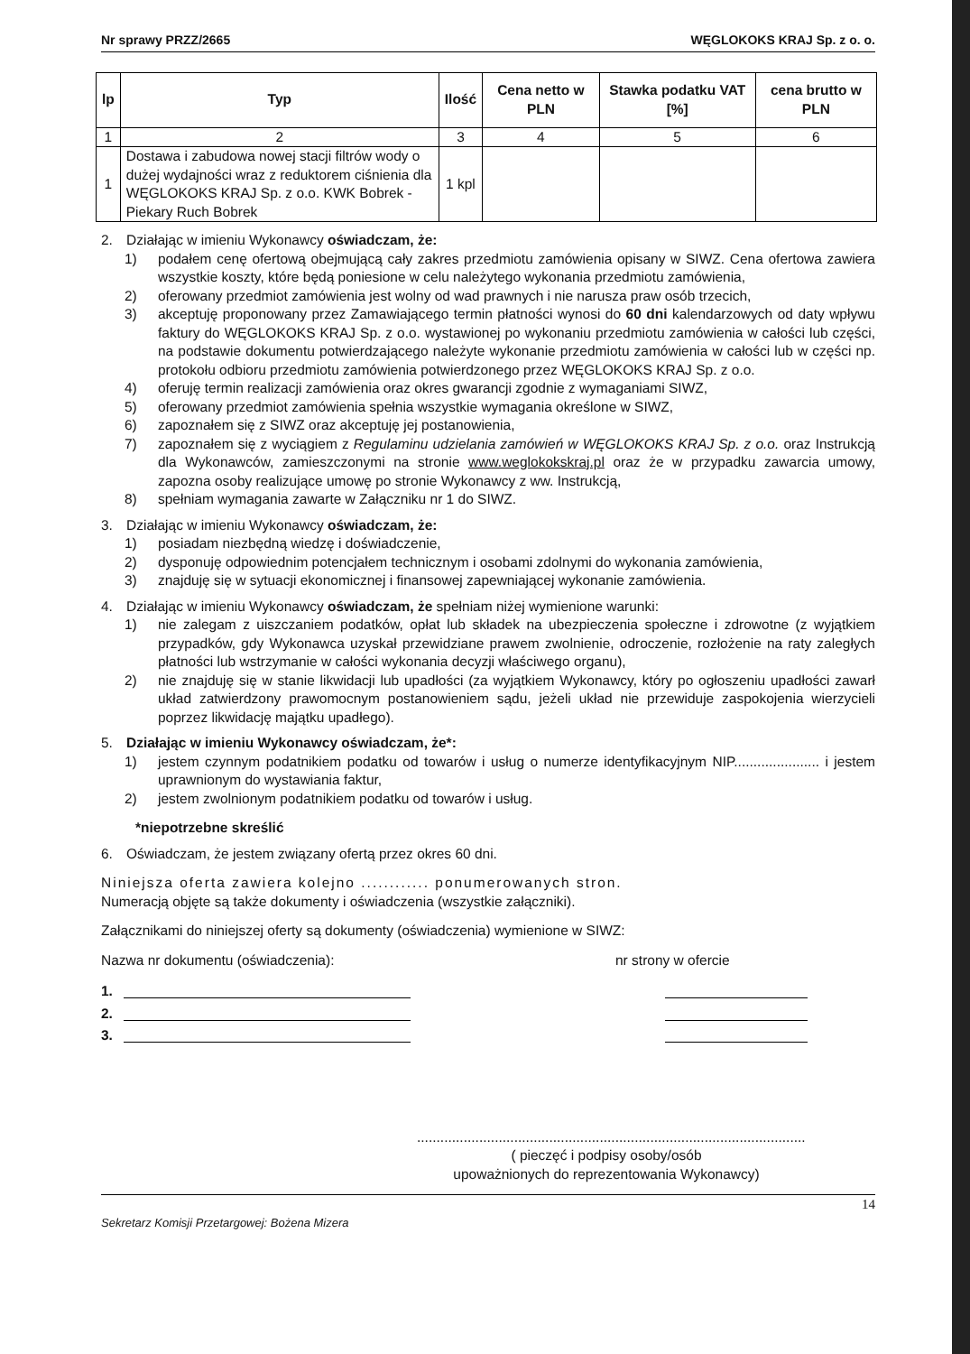Nr sprawy PRZZ/2665 WĘGLOKOKS KRAJ Sp. z o. o.
| lp | Typ | Ilość | Cena netto w PLN | Stawka podatku VAT [%] | cena brutto w PLN |
| --- | --- | --- | --- | --- | --- |
| 1 | 2 | 3 | 4 | 5 | 6 |
| 1 | Dostawa i zabudowa nowej stacji filtrów wody o dużej wydajności wraz z reduktorem ciśnienia dla WĘGLOKOKS KRAJ Sp. z o.o. KWK Bobrek - Piekary Ruch Bobrek | 1 kpl | | | |
2. Działając w imieniu Wykonawcy oświadczam, że:
1) podałem cenę ofertową obejmującą cały zakres przedmiotu zamówienia opisany w SIWZ. Cena ofertowa zawiera wszystkie koszty, które będą poniesione w celu należytego wykonania przedmiotu zamówienia,
2) oferowany przedmiot zamówienia jest wolny od wad prawnych i nie narusza praw osób trzecich,
3) akceptuję proponowany przez Zamawiającego termin płatności wynosi do 60 dni kalendarzowych od daty wpływu faktury do WĘGLOKOKS KRAJ Sp. z o.o. wystawionej po wykonaniu przedmiotu zamówienia w całości lub części, na podstawie dokumentu potwierdzającego należyte wykonanie przedmiotu zamówienia w całości lub w części np. protokołu odbioru przedmiotu zamówienia potwierdzonego przez WĘGLOKOKS KRAJ Sp. z o.o.
4) oferuję termin realizacji zamówienia oraz okres gwarancji zgodnie z wymaganiami SIWZ,
5) oferowany przedmiot zamówienia spełnia wszystkie wymagania określone w SIWZ,
6) zapoznałem się z SIWZ oraz akceptuję jej postanowienia,
7) zapoznałem się z wyciągiem z Regulaminu udzielania zamówień w WĘGLOKOKS KRAJ Sp. z o.o. oraz Instrukcją dla Wykonawców, zamieszczonymi na stronie www.weglokokskraj.pl oraz że w przypadku zawarcia umowy, zapozna osoby realizujące umowę po stronie Wykonawcy z ww. Instrukcją,
8) spełniam wymagania zawarte w Załączniku nr 1 do SIWZ.
3. Działając w imieniu Wykonawcy oświadczam, że:
1) posiadam niezbędną wiedzę i doświadczenie,
2) dysponuję odpowiednim potencjałem technicznym i osobami zdolnymi do wykonania zamówienia,
3) znajduję się w sytuacji ekonomicznej i finansowej zapewniającej wykonanie zamówienia.
4. Działając w imieniu Wykonawcy oświadczam, że spełniam niżej wymienione warunki:
1) nie zalegam z uiszczaniem podatków, opłat lub składek na ubezpieczenia społeczne i zdrowotne (z wyjątkiem przypadków, gdy Wykonawca uzyskał przewidziane prawem zwolnienie, odroczenie, rozłożenie na raty zaległych płatności lub wstrzymanie w całości wykonania decyzji właściwego organu),
2) nie znajduję się w stanie likwidacji lub upadłości (za wyjątkiem Wykonawcy, który po ogłoszeniu upadłości zawarł układ zatwierdzony prawomocnym postanowieniem sądu, jeżeli układ nie przewiduje zaspokojenia wierzycieli poprzez likwidację majątku upadłego).
5. Działając w imieniu Wykonawcy oświadczam, że*:
1) jestem czynnym podatnikiem podatku od towarów i usług o numerze identyfikacyjnym NIP...................... i jestem uprawnionym do wystawiania faktur,
2) jestem zwolnionym podatnikiem podatku od towarów i usług.
*niepotrzebne skreślić
6. Oświadczam, że jestem związany ofertą przez okres 60 dni.
Niniejsza oferta zawiera kolejno ............ ponumerowanych stron.
Numeracją objęte są także dokumenty i oświadczenia (wszystkie załączniki).
Załącznikami do niniejszej oferty są dokumenty (oświadczenia) wymienione w SIWZ:
Nazwa nr dokumentu (oświadczenia): nr strony w ofercie
1.
2.
3.
....................................................................................................
( pieczęć i podpisy osoby/osób
upoważnionych do reprezentowania Wykonawcy)
14
Sekretarz Komisji Przetargowej: Bożena Mizera